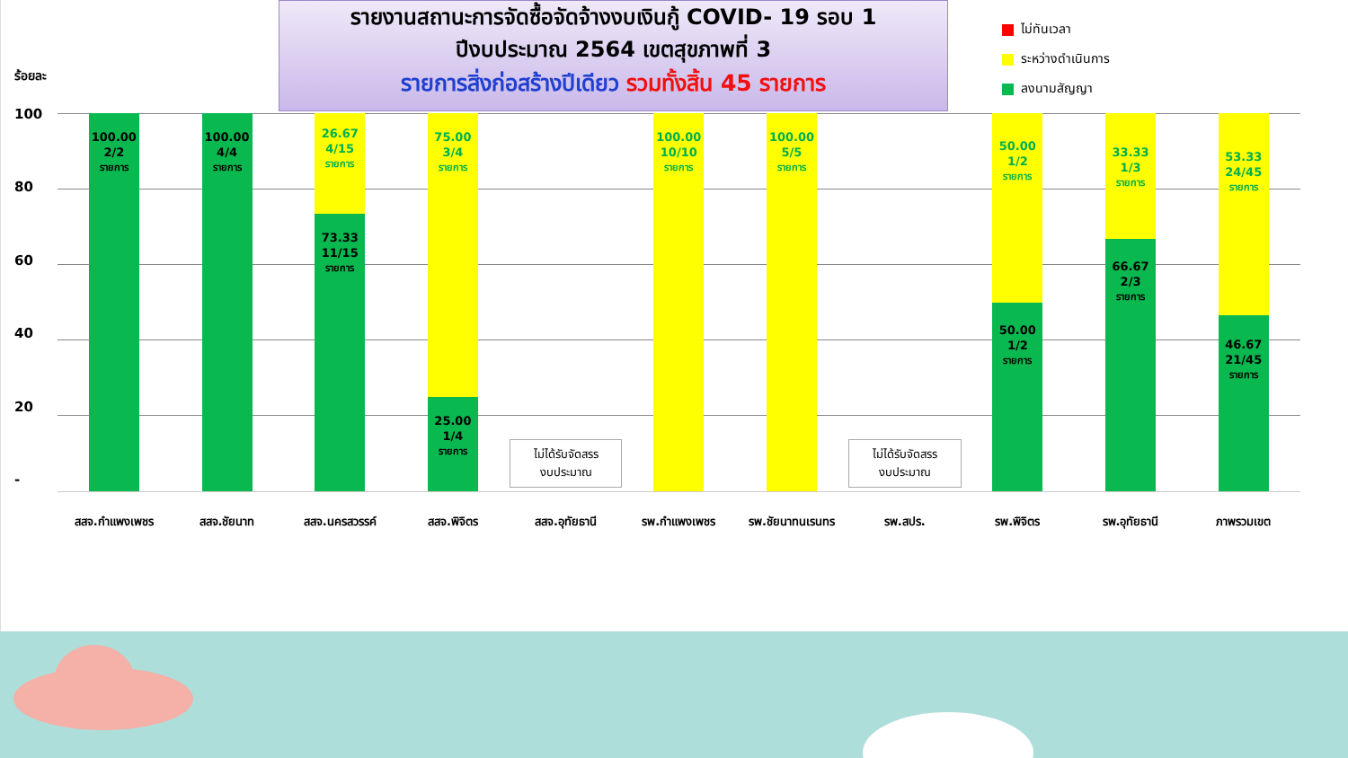ร้อยละ
รายงานสถานะการจัดซื้อจัดจ้างงบเงินกู้ COVID- 19 รอบ 1
ปีงบประมาณ 2564 เขตสุขภาพที่ 3
รายการสิ่งก่อสร้างปีเดียว รวมทั้งสิ้น 45 รายการ
ไม่ทันเวลา
ระหว่างดำเนินการ
ลงนามสัญญา
100
80
60
40
20
-
100.00
2/2
รายการ
100.00
4/4
รายการ
26.67
4/15
รายการ
73.33
11/15
รายการ
75.00
3/4
รายการ
25.00
1/4
รายการ
ไม่ได้รับจัดสรร
งบประมาณ
100.00
10/10
รายการ
100.00
5/5
รายการ
ไม่ได้รับจัดสรร
งบประมาณ
50.00
1/2
รายการ
50.00
1/2
รายการ
33.33
1/3
รายการ
66.67
2/3
รายการ
53.33
24/45
รายการ
46.67
21/45
รายการ
สสจ.กำแพงเพชร สสจ.ชัยนาท สสจ.นครสวรรค์ สสจ.พิจิตร สสจ.อุทัยธานี รพ.กำแพงเพชร รพ.ชัยนาทนเรนทร รพ.สปร. รพ.พิจิตร รพ.อุทัยธานี ภาพรวมเขต